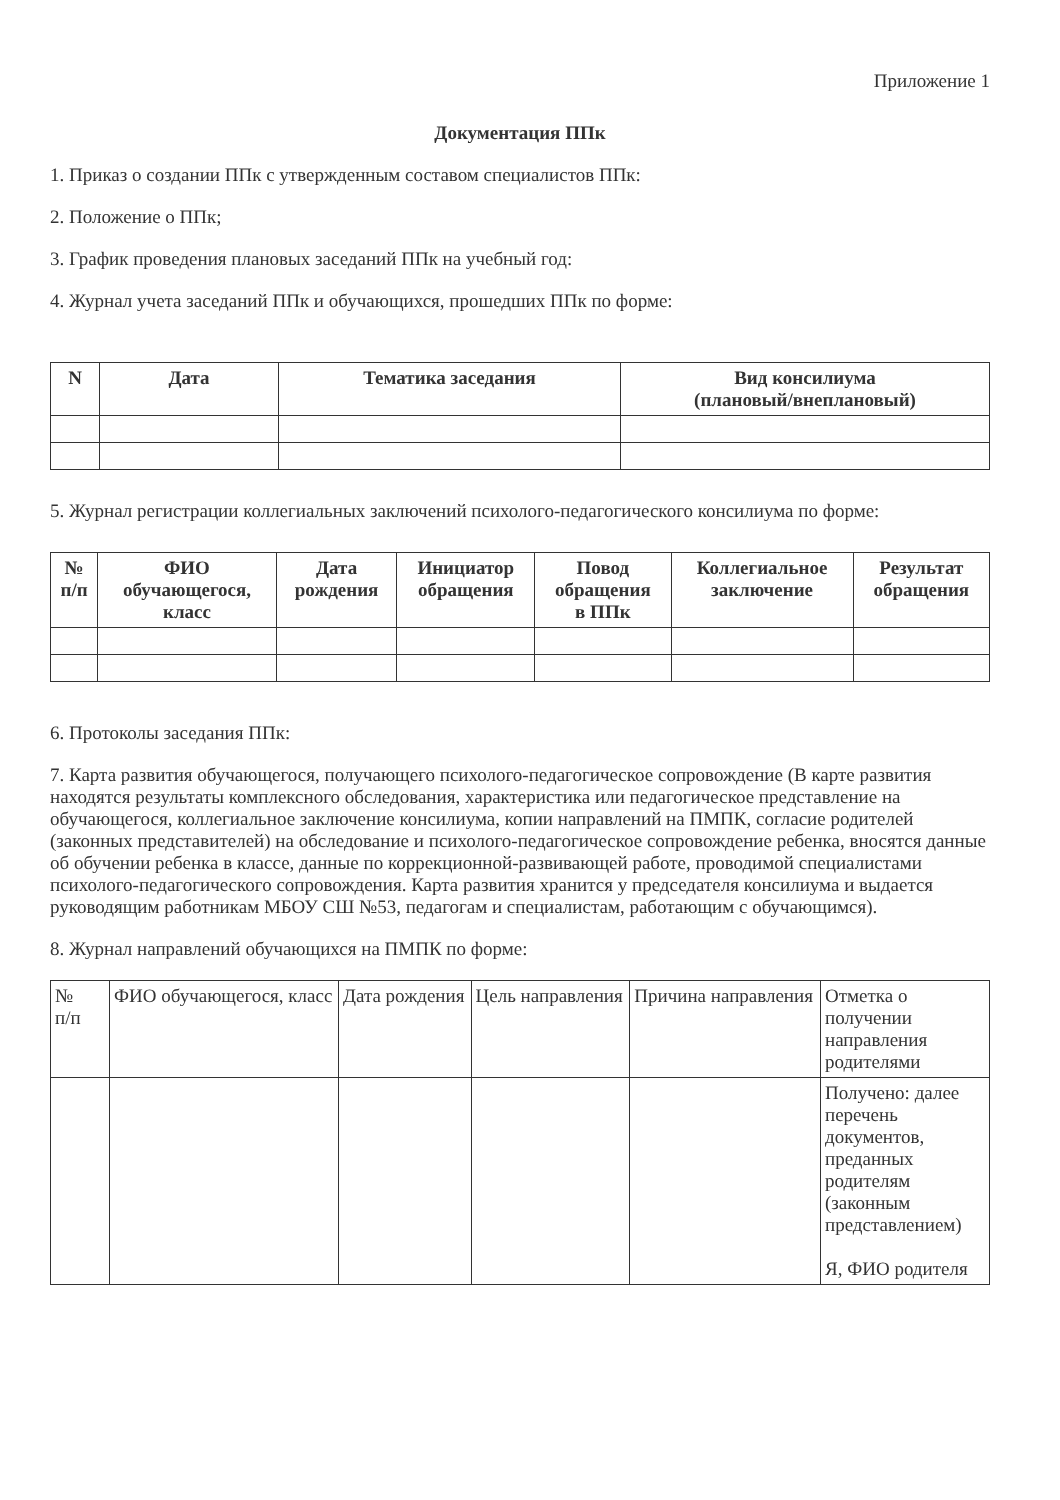Приложение 1
Документация ППк
1. Приказ о создании ППк с утвержденным составом специалистов ППк:
2. Положение о ППк;
3. График проведения плановых заседаний ППк на учебный год:
4. Журнал учета заседаний ППк и обучающихся, прошедших ППк по форме:
| N | Дата | Тематика заседания | Вид консилиума (плановый/внеплановый) |
| --- | --- | --- | --- |
5. Журнал регистрации коллегиальных заключений психолого-педагогического консилиума по форме:
| № п/п | ФИО обучающегося, класс | Дата рождения | Инициатор обращения | Повод обращения в ППк | Коллегиальное заключение | Результат обращения |
| --- | --- | --- | --- | --- | --- | --- |
6. Протоколы заседания ППк:
7. Карта развития обучающегося, получающего психолого-педагогическое сопровождение (В карте развития находятся результаты комплексного обследования, характеристика или педагогическое представление на обучающегося, коллегиальное заключение консилиума, копии направлений на ПМПК, согласие родителей (законных представителей) на обследование и психолого-педагогическое сопровождение ребенка, вносятся данные об обучении ребенка в классе, данные по коррекционной-развивающей работе, проводимой специалистами психолого-педагогического сопровождения. Карта развития хранится у председателя консилиума и выдается руководящим работникам МБОУ СШ №53, педагогам и специалистам, работающим с обучающимся).
8. Журнал направлений обучающихся на ПМПК по форме:
| № п/п | ФИО обучающегося, класс | Дата рождения | Цель направления | Причина направления | Отметка о получении направления родителями |
| --- | --- | --- | --- | --- | --- |
| | | | | | Получено: далее перечень документов, преданных родителям (законным представлением) Я, ФИО родителя |